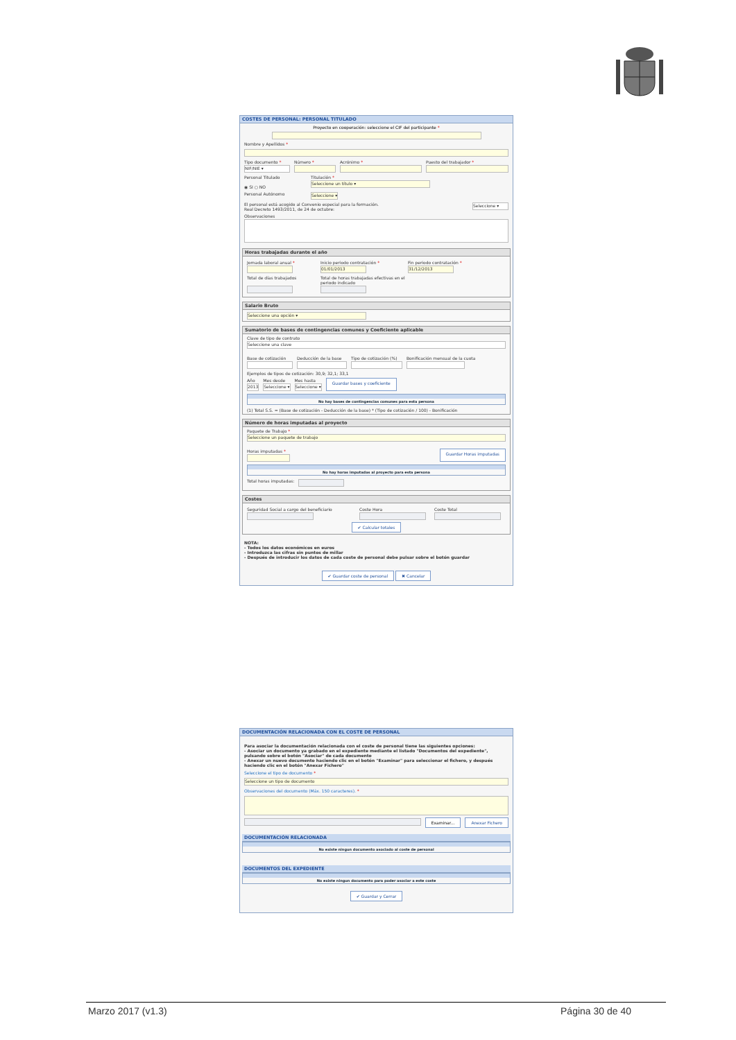COSTES DE PERSONAL: PERSONAL TITULADO
Proyecto en cooperación: seleccione el CIF del participante *
Nombre y Apellidos *
Tipo documento *
NIF/NIE ▾
Número * Acrónimo * Puesto del trabajador *
Personal Titulado
◉ SI ○ NO
Titulación *
Seleccione un título ▾
Personal Autónomo
Seleccione ▾
El personal está acogido al Convenio especial para la formación.
Real Decreto 1493/2011, de 24 de octubre:
Seleccione ▾
Observaciones
Horas trabajadas durante el año
Jornada laboral anual * Inicio periodo contratación *
01/01/2013
Fin periodo contratación *
31/12/2013
Total de días trabajados
Total de horas trabajadas efectivas en el
periodo indicado
Salario Bruto
Seleccione una opción ▾
Sumatorio de bases de contingencias comunes y Coeficiente aplicable
Clave de tipo de contrato
Seleccione una clave
Base de cotización Deducción de la base Tipo de cotización (%) Bonificación mensual de la cuota
Ejemplos de tipos de cotización: 30,9; 32,1; 33,1
Año
2013
Mes desde
Seleccione ▾
Mes hasta
Seleccione ▾
Guardar bases y coeficiente
No hay bases de contingencias comunes para esta persona
(1) Total S.S. = (Base de cotización - Deducción de la base) * (Tipo de cotización / 100) - Bonificación
Número de horas imputadas al proyecto
Paquete de Trabajo *
Seleccione un paquete de trabajo
Horas imputadas *
Guardar Horas imputadas
No hay horas imputadas al proyecto para esta persona
Total horas imputadas:
Costes
Seguridad Social a cargo del beneficiario Coste Hora Coste Total
✔ Calcular totales
NOTA:
- Todos los datos económicos en euros
- Introduzca las cifras sin puntos de millar
- Después de introducir los datos de cada coste de personal debe pulsar sobre el botón guardar
✔ Guardar coste de personal ✖ Cancelar
DOCUMENTACIÓN RELACIONADA CON EL COSTE DE PERSONAL
Para asociar la documentación relacionada con el coste de personal tiene las siguientes opciones:
- Asociar un documento ya grabado en el expediente mediante el listado "Documentos del expediente", pulsando sobre el botón "Asociar" de cada documento
- Anexar un nuevo documento haciendo clic en el botón "Examinar" para seleccionar el fichero, y después haciendo clic en el botón "Anexar Fichero"
Seleccione el tipo de documento *
Seleccione un tipo de documento
Observaciones del documento (Máx. 150 caracteres). *
Examinar... Anexar Fichero
DOCUMENTACIÓN RELACIONADA
No existe ningun documento asociado al coste de personal
DOCUMENTOS DEL EXPEDIENTE
No existe ningun documento para poder asociar a este coste
✔ Guardar y Cerrar
Marzo 2017 (v1.3) Página 30 de 40